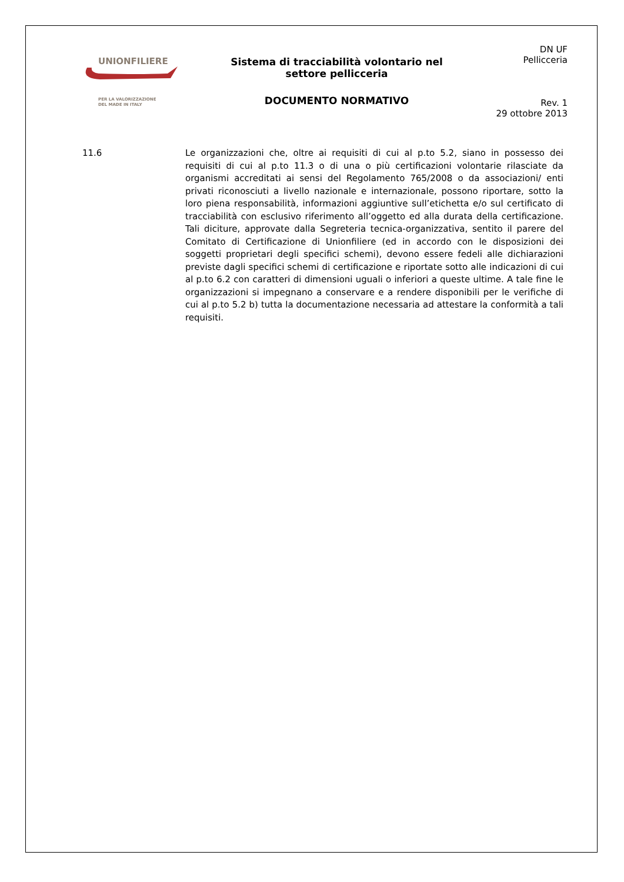UNIONFILIERE
PER LA VALORIZZAZIONE
DEL MADE IN ITALY
Sistema di tracciabilità volontario nel
settore pellicceria
DOCUMENTO NORMATIVO
DN UF
Pellicceria
Rev. 1
29 ottobre 2013
11.6 Le organizzazioni che, oltre ai requisiti di cui al p.to 5.2, siano in possesso dei requisiti di cui al p.to 11.3 o di una o più certificazioni volontarie rilasciate da organismi accreditati ai sensi del Regolamento 765/2008 o da associazioni/ enti privati riconosciuti a livello nazionale e internazionale, possono riportare, sotto la loro piena responsabilità, informazioni aggiuntive sull’etichetta e/o sul certificato di tracciabilità con esclusivo riferimento all’oggetto ed alla durata della certificazione. Tali diciture, approvate dalla Segreteria tecnica-organizzativa, sentito il parere del Comitato di Certificazione di Unionfiliere (ed in accordo con le disposizioni dei soggetti proprietari degli specifici schemi), devono essere fedeli alle dichiarazioni previste dagli specifici schemi di certificazione e riportate sotto alle indicazioni di cui al p.to 6.2 con caratteri di dimensioni uguali o inferiori a queste ultime. A tale fine le organizzazioni si impegnano a conservare e a rendere disponibili per le verifiche di cui al p.to 5.2 b) tutta la documentazione necessaria ad attestare la conformità a tali requisiti.